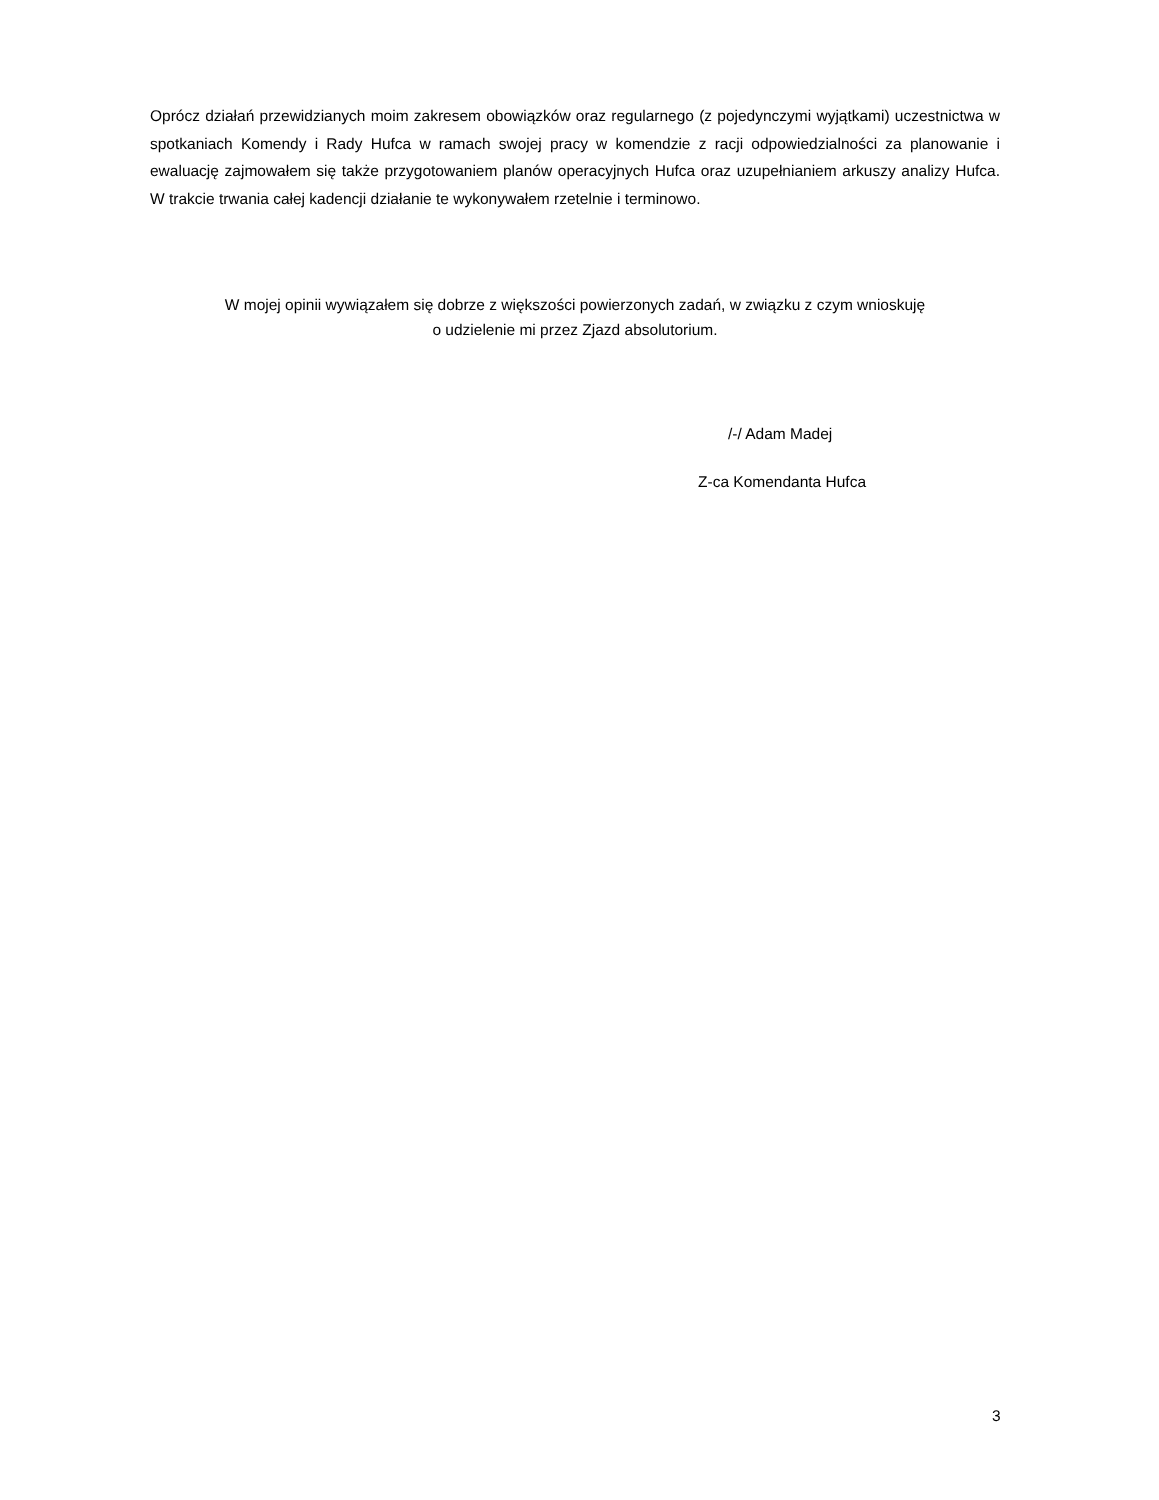Oprócz działań przewidzianych moim zakresem obowiązków oraz regularnego (z pojedynczymi wyjątkami) uczestnictwa w spotkaniach Komendy i Rady Hufca w ramach swojej pracy w komendzie z racji odpowiedzialności za planowanie i ewaluację zajmowałem się także przygotowaniem planów operacyjnych Hufca oraz uzupełnianiem arkuszy analizy Hufca. W trakcie trwania całej kadencji działanie te wykonywałem rzetelnie i terminowo.
W mojej opinii wywiązałem się dobrze z większości powierzonych zadań, w związku z czym wnioskuję
o udzielenie mi przez Zjazd absolutorium.
/-/ Adam Madej
Z-ca Komendanta Hufca
3